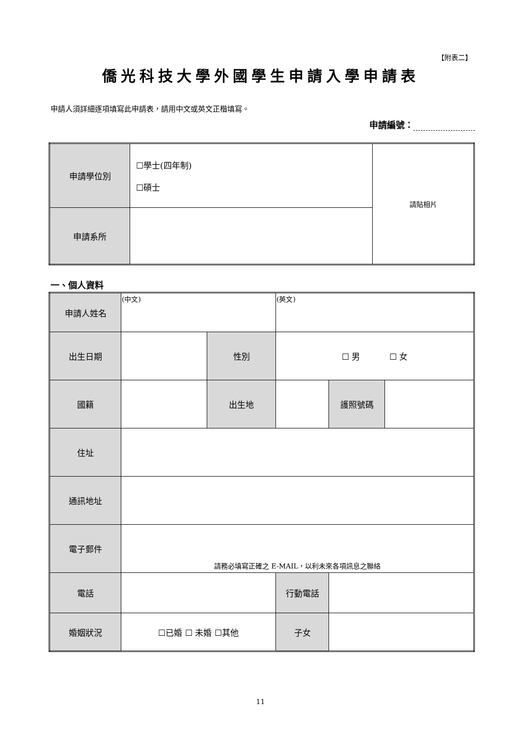【附表二】
僑光科技大學外國學生申請入學申請表
申請人須詳細逐項填寫此申請表，請用中文或英文正楷填寫。
申請編號：
| 申請學位別 | ☐學士(四年制) ☐碩士 | 請貼相片 |
| 申請系所 | | |
一、個人資料
| 申請人姓名 | (中文) | | (英文) | | |
| 出生日期 | | 性別 | ☐ 男 ☐ 女 | | |
| 國籍 | | 出生地 | | 護照號碼 | |
| 住址 | | | | | |
| 通訊地址 | | | | | |
| 電子郵件 | 請務必填寫正確之 E-MAIL，以利未來各項訊息之聯絡 | | | | |
| 電話 | | | 行動電話 | | |
| 婚姻狀況 | ☐已婚 ☐ 未婚 ☐其他 | | 子女 | | |
11